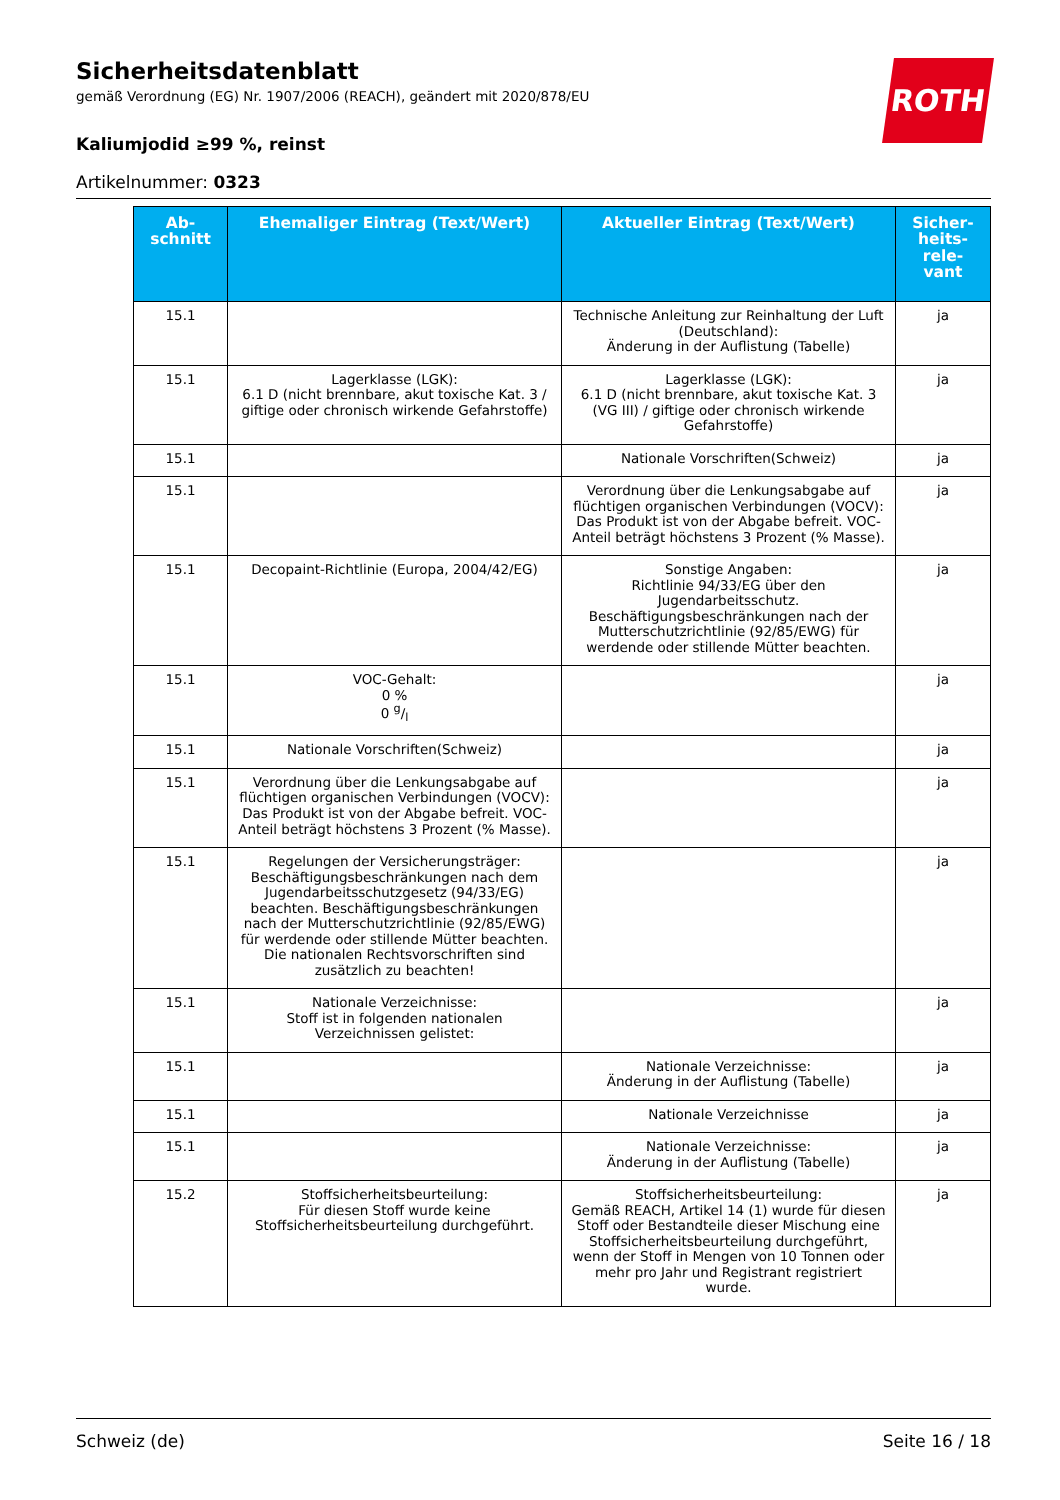Sicherheitsdatenblatt
gemäß Verordnung (EG) Nr. 1907/2006 (REACH), geändert mit 2020/878/EU
Kaliumjodid ≥99 %, reinst
Artikelnummer: 0323
ROTH
| Ab- schnitt | Ehemaliger Eintrag (Text/Wert) | Aktueller Eintrag (Text/Wert) | Sicher- heits- rele- vant |
| --- | --- | --- | --- |
| 15.1 | | Technische Anleitung zur Reinhaltung der Luft (Deutschland): Änderung in der Auflistung (Tabelle) | ja |
| 15.1 | Lagerklasse (LGK): 6.1 D (nicht brennbare, akut toxische Kat. 3 / giftige oder chronisch wirkende Gefahrstoffe) | Lagerklasse (LGK): 6.1 D (nicht brennbare, akut toxische Kat. 3 (VG III) / giftige oder chronisch wirkende Gefahrstoffe) | ja |
| 15.1 | | Nationale Vorschriften(Schweiz) | ja |
| 15.1 | | Verordnung über die Lenkungsabgabe auf flüchtigen organischen Verbindungen (VOCV): Das Produkt ist von der Abgabe befreit. VOC-Anteil beträgt höchstens 3 Prozent (% Masse). | ja |
| 15.1 | Decopaint-Richtlinie (Europa, 2004/42/EG) | Sonstige Angaben: Richtlinie 94/33/EG über den Jugendarbeitsschutz. Beschäftigungsbeschränkungen nach der Mutterschutzrichtlinie (92/85/EWG) für werdende oder stillende Mütter beachten. | ja |
| 15.1 | VOC-Gehalt: 0 % 0 g/l | | ja |
| 15.1 | Nationale Vorschriften(Schweiz) | | ja |
| 15.1 | Verordnung über die Lenkungsabgabe auf flüchtigen organischen Verbindungen (VOCV): Das Produkt ist von der Abgabe befreit. VOC-Anteil beträgt höchstens 3 Prozent (% Masse). | | ja |
| 15.1 | Regelungen der Versicherungsträger: Beschäftigungsbeschränkungen nach dem Jugendarbeitsschutzgesetz (94/33/EG) beachten. Beschäftigungsbeschränkungen nach der Mutterschutzrichtlinie (92/85/EWG) für werdende oder stillende Mütter beachten. Die nationalen Rechtsvorschriften sind zusätzlich zu beachten! | | ja |
| 15.1 | Nationale Verzeichnisse: Stoff ist in folgenden nationalen Verzeichnissen gelistet: | | ja |
| 15.1 | | Nationale Verzeichnisse: Änderung in der Auflistung (Tabelle) | ja |
| 15.1 | | Nationale Verzeichnisse | ja |
| 15.1 | | Nationale Verzeichnisse: Änderung in der Auflistung (Tabelle) | ja |
| 15.2 | Stoffsicherheitsbeurteilung: Für diesen Stoff wurde keine Stoffsicherheitsbeurteilung durchgeführt. | Stoffsicherheitsbeurteilung: Gemäß REACH, Artikel 14 (1) wurde für diesen Stoff oder Bestandteile dieser Mischung eine Stoffsicherheitsbeurteilung durchgeführt, wenn der Stoff in Mengen von 10 Tonnen oder mehr pro Jahr und Registrant registriert wurde. | ja |
Schweiz (de) Seite 16 / 18